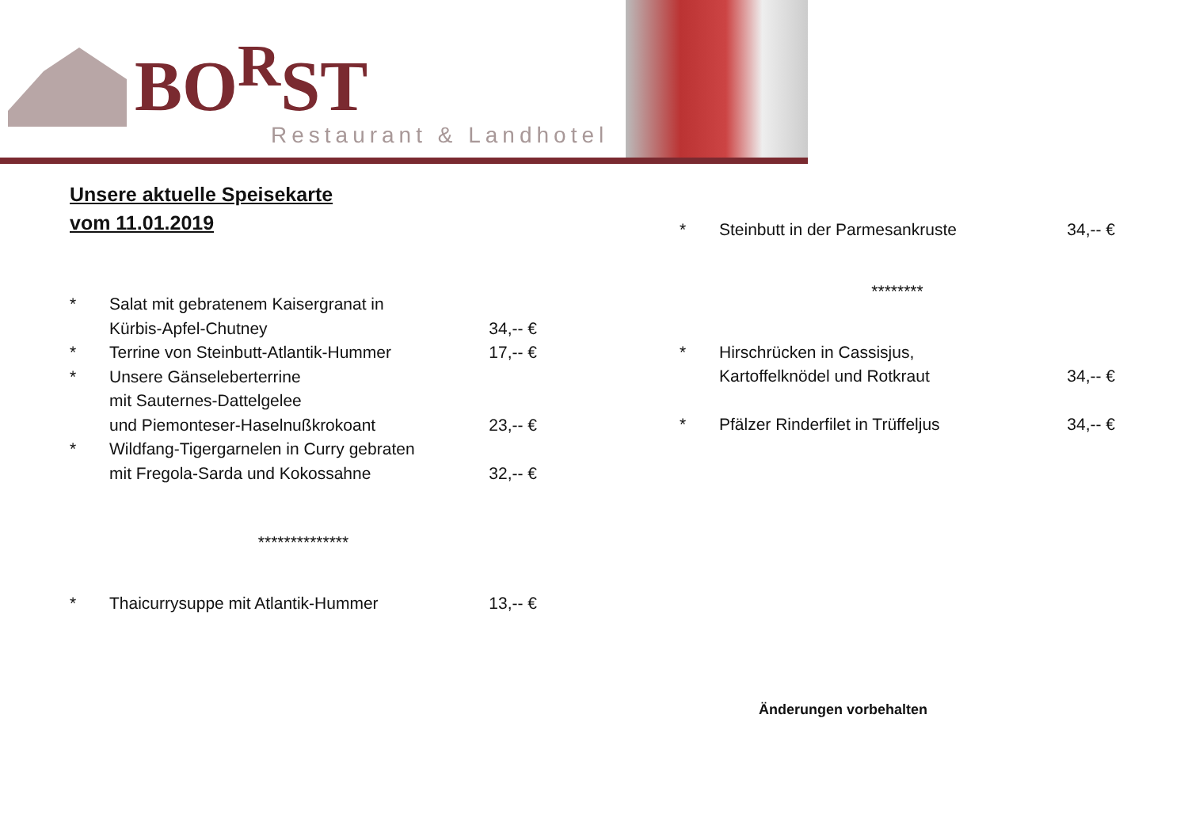BO<sup>R</sup>ST
Restaurant & Landhotel
Unsere aktuelle Speisekarte
vom 11.01.2019
* Salat mit gebratenem Kaisergranat in
Kürbis-Apfel-Chutney
34,-- €
* Terrine von Steinbutt-Atlantik-Hummer
17,-- €
* Unsere Gänseleberterrine
mit Sauternes-Dattelgelee
und Piemonteser-Haselnußkrokoant
23,-- €
* Wildfang-Tigergarnelen in Curry gebraten
mit Fregola-Sarda und Kokossahne
32,-- €
**************
* Thaicurrysuppe mit Atlantik-Hummer 13,-- €
* Steinbutt in der Parmesankruste 34,-- €
********
* Hirschrücken in Cassisjus,
Kartoffelknödel und Rotkraut
34,-- €
* Pfälzer Rinderfilet in Trüffeljus 34,-- €
Änderungen vorbehalten